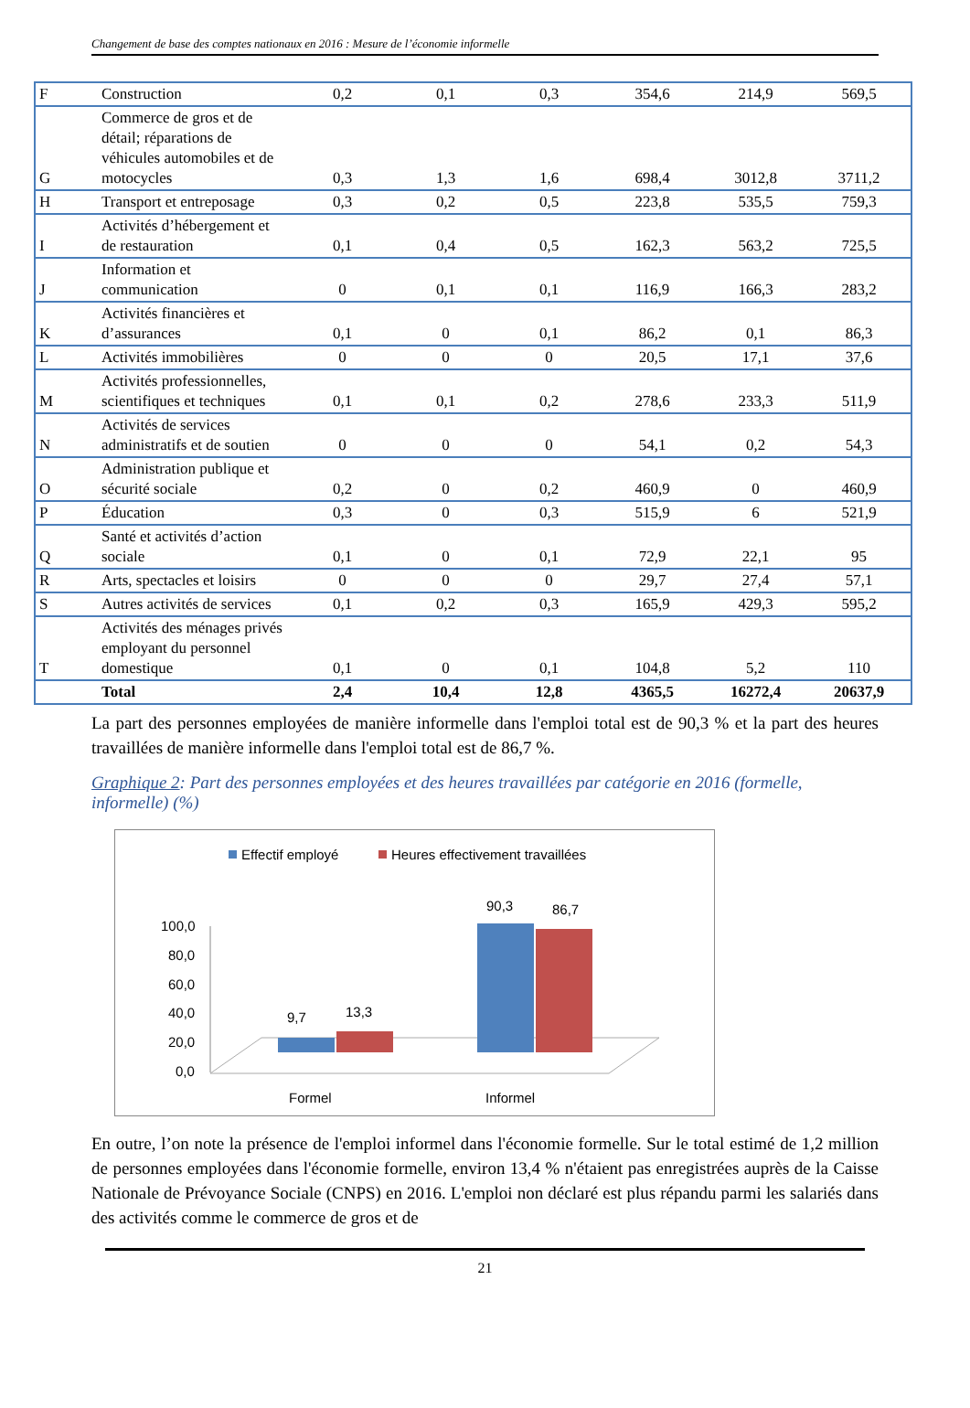Changement de base des comptes nationaux en 2016 : Mesure de l’économie informelle
| F | Construction | 0,2 | 0,1 | 0,3 | 354,6 | 214,9 | 569,5 |
| G | Commerce de gros et de détail; réparations de véhicules automobiles et de motocycles | 0,3 | 1,3 | 1,6 | 698,4 | 3012,8 | 3711,2 |
| H | Transport et entreposage | 0,3 | 0,2 | 0,5 | 223,8 | 535,5 | 759,3 |
| I | Activités d’hébergement et de restauration | 0,1 | 0,4 | 0,5 | 162,3 | 563,2 | 725,5 |
| J | Information et communication | 0 | 0,1 | 0,1 | 116,9 | 166,3 | 283,2 |
| K | Activités financières et d’assurances | 0,1 | 0 | 0,1 | 86,2 | 0,1 | 86,3 |
| L | Activités immobilières | 0 | 0 | 0 | 20,5 | 17,1 | 37,6 |
| M | Activités professionnelles, scientifiques et techniques | 0,1 | 0,1 | 0,2 | 278,6 | 233,3 | 511,9 |
| N | Activités de services administratifs et de soutien | 0 | 0 | 0 | 54,1 | 0,2 | 54,3 |
| O | Administration publique et sécurité sociale | 0,2 | 0 | 0,2 | 460,9 | 0 | 460,9 |
| P | Éducation | 0,3 | 0 | 0,3 | 515,9 | 6 | 521,9 |
| Q | Santé et activités d’action sociale | 0,1 | 0 | 0,1 | 72,9 | 22,1 | 95 |
| R | Arts, spectacles et loisirs | 0 | 0 | 0 | 29,7 | 27,4 | 57,1 |
| S | Autres activités de services | 0,1 | 0,2 | 0,3 | 165,9 | 429,3 | 595,2 |
| T | Activités des ménages privés employant du personnel domestique | 0,1 | 0 | 0,1 | 104,8 | 5,2 | 110 |
| | Total | 2,4 | 10,4 | 12,8 | 4365,5 | 16272,4 | 20637,9 |
La part des personnes employées de manière informelle dans l'emploi total est de 90,3 % et la part des heures travaillées de manière informelle dans l'emploi total est de 86,7 %.
Graphique 2: Part des personnes employées et des heures travaillées par catégorie en 2016 (formelle, informelle) (%)
Effectif employé
Heures effectivement travaillées
100,0
80,0
60,0
40,0
20,0
0,0
9,7
13,3
90,3
86,7
Formel
Informel
En outre, l’on note la présence de l'emploi informel dans l'économie formelle. Sur le total estimé de 1,2 million de personnes employées dans l'économie formelle, environ 13,4 % n'étaient pas enregistrées auprès de la Caisse Nationale de Prévoyance Sociale (CNPS) en 2016. L'emploi non déclaré est plus répandu parmi les salariés dans des activités comme le commerce de gros et de
21